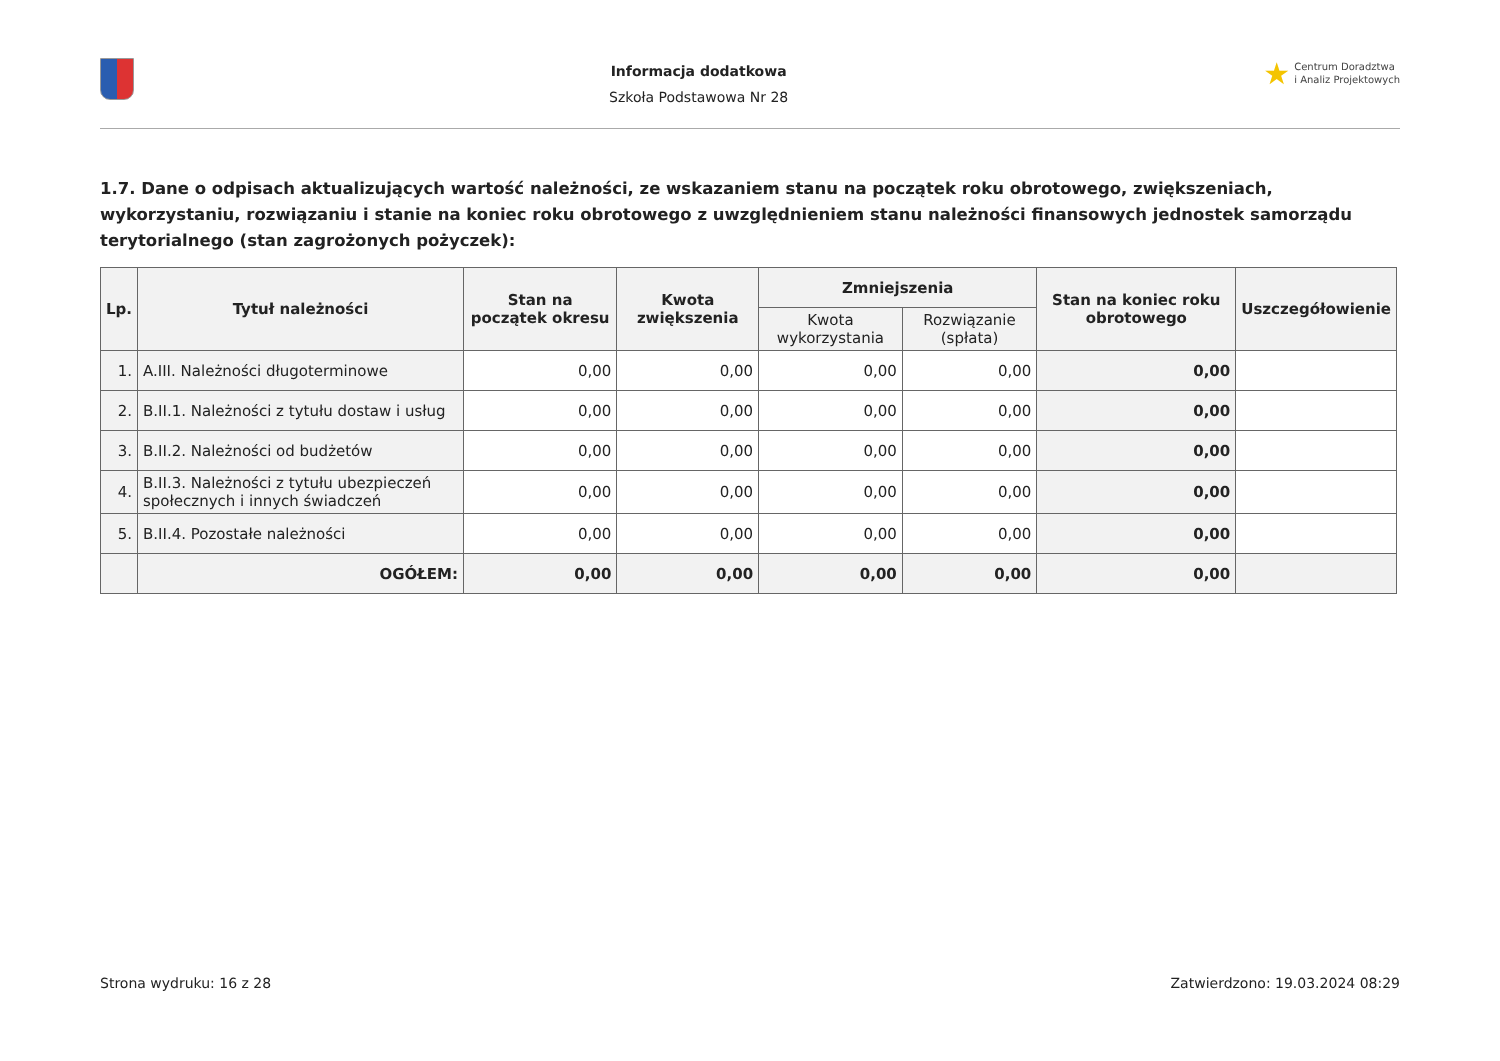Informacja dodatkowa
Szkoła Podstawowa Nr 28
★ Centrum Doradztwa
i Analiz Projektowych
1.7. Dane o odpisach aktualizujących wartość należności, ze wskazaniem stanu na początek roku obrotowego, zwiększeniach, wykorzystaniu, rozwiązaniu i stanie na koniec roku obrotowego z uwzględnieniem stanu należności finansowych jednostek samorządu terytorialnego (stan zagrożonych pożyczek):
| Lp. | Tytuł należności | Stan na początek okresu | Kwota zwiększenia | Zmniejszenia | | Stan na koniec roku obrotowego | Uszczegółowienie |
| --- | --- | --- | --- | --- | --- | --- | --- |
| | | | | Kwota wykorzystania | Rozwiązanie (spłata) | | |
| 1. | A.III. Należności długoterminowe | 0,00 | 0,00 | 0,00 | 0,00 | 0,00 | |
| 2. | B.II.1. Należności z tytułu dostaw i usług | 0,00 | 0,00 | 0,00 | 0,00 | 0,00 | |
| 3. | B.II.2. Należności od budżetów | 0,00 | 0,00 | 0,00 | 0,00 | 0,00 | |
| 4. | B.II.3. Należności z tytułu ubezpieczeń społecznych i innych świadczeń | 0,00 | 0,00 | 0,00 | 0,00 | 0,00 | |
| 5. | B.II.4. Pozostałe należności | 0,00 | 0,00 | 0,00 | 0,00 | 0,00 | |
| | OGÓŁEM: | 0,00 | 0,00 | 0,00 | 0,00 | 0,00 | |
Strona wydruku: 16 z 28 Zatwierdzono: 19.03.2024 08:29